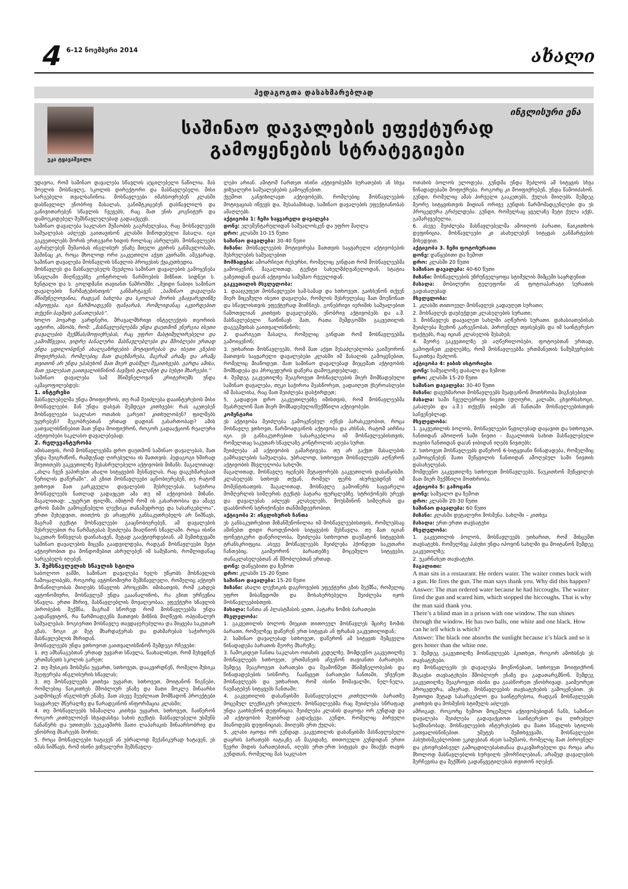4 6-12 ნოემბერი 2014 ახალი
პედაგოგთა დასახმარებლად
ეკა ტყავაშვილი
ინგლისური ენა
საშინაო დავალების ეფექტურად
გამოყენების სტრატეგიები
უდავოა, რომ საშინაო დავალება სწავლის აუცილებელი ნაწილია. მას მოელის მოსწავლე, სკოლის დირექტორი და მასწავლებელი. მისი სარგებელი თვალსაჩინოა. მოსწავლეები იმახსოვრებენ კლასში დასწავლილ ენობრივ მასალას, განიმტკიცებენ დასწავლილს და განივითარებენ სწავლის ჩვევებს, რაც მათ ენის კოგნიტურ და დამოუკიდებელ შემსწავლელებად გადააქცევს.
საშინაო დავალება საკლასო მუშაობის გაგრძელებაა, რაც მოსწავლეებს საშუალებას აძლევს გაითავისონ კლასში მიწოდებული მასალა. იგი გაკვეთილებს შორის ერთგვარი ხიდის როლსაც ასრულებს. მოსწავლეები აგრძელებენ მუშაობას ინგლისურ ენაზე მთელი კვირის განმავლობაში, მაშინაც კი, როცა მხოლოდ ორი გაკვეთილი აქვთ კვირაში. ამგვარად, საშინაო დავალება მოსწავლის სწავლის პროცესის ქვაკუთხედია.
მოსწავლეს და მასწავლებელს შეუძლია საშინაო დავალების გამოყენება სწავლაში მიღწევებზე კონტროლის წარმოების მიზნით. სიდნეი ს. ზენტალი და ს. გოლდმანი თავიანთ ნაშრომში: „შვიდი ნაბიჯი საშინაო დავალების წარმატებისთვის“ განმარტავენ: „საშინაო დავალება მნიშვნელოვანია, რადგან სახლსა და სკოლას შორის გზაჯვარედინზე იმყოფება. იგი წარმოადგენს ფანჯარას, რომლიდანაც აკვირდებით თქვენი ბავშვის განათლებას“.
ხოლო ჰოვარდ გარდნერი, მრავალმხრივი ინტელექტის თეორიის ავტორი, ამბობს, რომ: „მასწავლებლებმა უნდა დაუთმონ ენერგია ისეთი დავალების შექმნას/მოფიქრებას, რაც უფრო მასტიმულირებელი და გამომწვევია, ვიდრე ბანალური. მასწავლებლები და მშობლები ერთად უნდა ცდილობდნენ ახალგაზრდების მოტივირებას და ისეთი გზების მოფიქრებას, რომლებიც მათ დაეხმარება, მაგრამ არამც და არამც თვითონ არ უნდა უპასუხონ მათ მიერ დასმულ შეკითხვებს. გარდა ამისა, მათ ევალებათ გაითვალისწინონ ბავშვის ტალანტი და სუსტი მხარეები.“
საშინაო დავალება სამ მნიშვნელოვან კრიტერიუმს უნდა აკმაყოფილებდეს:
1. ინტერესი
მასწავლებელმა უნდა მოიფიქროს, თუ რამ შეიძლება დააინტერესოს მისი მოსწავლეები. მან უნდა დასვას შემდეგი კითხვები: რას აკეთებენ მოსწავლეები საკლასო ოთახის გარეთ? კითხულობენ? ფილმებს უყურებენ? მეგობრებთან ერთად დადიან გასართობად? ამის გათვალისწინებით მათ უნდა მოიფიქრონ, როგორ გადააქციონ რეალური აქტივობები საკლასო დავალებებად.
2. რელევანტურობა
იმისათვის, რომ მოსწავლეებმა დრო დაუთმონ საშინაო დავალებას, მათ უნდა შეიგრძნონ, რამდენად ღირებულია ის მათთვის. პედაგოგი ხშირად მიუთითებს გაკვეთილზე შესასრულებელი აქტივობის მიზანს. მაგალითად: „ახლა ჩვენ ვაპირებთ ახალი სიტყვების შესწავლას, რაც დაგეხმარებათ წერილის დაწერაში“. ამ გზით მოსწავლეები აცნობიერებენ, თუ რატომ ვთხოვთ მათ გარკვეული დავალების შესრულებას. საჭიროა მოსწავლეებს ნათლად გადავცეთ ამა თუ იმ აქტივობის მიზანი. მაგალითად: „უყურეთ ფილმს, იმიტომ რომ ის გასართობია და ამავე დროს მასში გამოყენებული ლექსიკა თანამედროვე და სასარგებლოა“. ერთი შეხედვით, თითქოს ეს არაფერს განსაკუთრებულს არ ნიშნავს, მაგრამ ტექსტი მოსწავლეები გააცნობიერებენ, ამ დავალების შესრულებით რა წარმატებას შეიძლება მიაღწიონ სწავლაში. როცა ისინი საკუთარ წინსვლას დაინახავენ, მეტად გააქტიურდებიან. ამ შემთხვევაში საშინაო დავალების მიცემა გაადვილდება, რადგან მოსწავლეები მეტი აქტიურობით და მონდომებით ასრულებენ იმ სამუშაოს, რომლიდანაც სარგებელს იღებენ.
3. შემსწავლელის სწავლის სტილი
საბოლოო ჯამში, საშინაო დავალება ხელს უწყობს მოსწავლის ჩამოყალიბებს, როგორც ავტონომიური შემსწავლელი, რომელიც აქტიურ მონაწილეობას მიიღებს სწავლის პროცესში. იმისათვის, რომ გახდეს ავტონომიური, მოსწავლემ უნდა გააანალიზოს, რა გზით ურჩევნია სწავლა. ერთი მხრივ, მასწავლებლის მოვალეობაა, ეფექტური სწავლის პირობების შექმნა, მაგრამ სწორედ რომ მოსწავლეებმა უნდა გადაწყვიტონ, რა წარმოადგენს მათთვის მიზნის მიღწევის ოპტიმალურ საშუალებას. ზოგიერთი მოსწავლე თავდაჯერებულია და მიყვება საკუთარ გზას, ზოგი კი მეტ მხარდაჭერას და დახმარებას საჭიროებს მასწავლებლის მხრიდან.
მოსწავლეებს უნდა ვთხოვოთ გაითვალისწინონ შემდეგი რჩევები:
1. თუ ამხანაგებთან ერთად უყვართ სწავლა, წაახალისეთ, რომ შეხვდნენ ერთმანეთს სკოლის გარეთ;
2. თუ მუსიკის მოსმენა უყვართ, სთხოვეთ, დააკვირდნენ, რომელი მუსიკა შეეფერება ინგლისურის სწავლას;
3. თუ მოსწავლეებს კითხვა უყვართ, სთხოვეთ, მოიტანონ წიგნები, რომლებიც წაიკითხეს მშობლიურ ენაზე და მათი მოკლე შინაარსი გადმოსცენ ინგლისურ ენაზე. მათ ასევე შეუძლიათ მომზადონ პროექტები საყვარელ მწერალზე და წარადგინონ ინფორმაცია კლასში;
4. თუ მოსწავლეებს ხმამაღლა კითხვა უყვართ, სთხოვეთ, ჩაიწერონ როგორ კითხულობენ სხვადასხვა სახის ტექსტს. მასწავლებელი უსმენს ჩანაწერს და უთითებს უკუკავშირს მათი ლაპარაკის შინაარსობრივ და ენობრივ მხარეებს შორის;
5. როცა მოსწავლეები ხატავენ ან უბრალოდ მექანიკურად ხატავენ, ეს იმას ნიშნავს, რომ ისინი ვიზუალური შემსწავლე-
ლები არიან. ამიტომ ჩართეთ ისინი აქტივობებში სურათების ან სხვა ვიზუალური საშუალებების გამოყენებით.
ქვემოთ განვიხილავთ აქტივობებს, რომლებიც მოსწავლეების მოტივაციას იწვევს და, შესაბამისად, საშინაო დავალების ეფექტიანობას ამაღლებს.
აქტივობა 1: ჩემი საყვარელი დავალება
დონე: ელემენტარულიდან საშუალოსკენ და უფრო მაღლა
დრო: კლასში 10-15 წუთი
საშინაო დავალება: 30-40 წუთი
მიზანი: მოსწავლეების მოტივირება მათთვის საყვარელი აქტივობების შესრულების საშუალებით
მომზადება: ამოარჩიეთ რესურსი, რომელიც გინდათ რომ მოსწავლეებმა გამოიყენონ, მაგალითად, ტექსტი სახელმძღვანელოდან, სტატია გაზეთიდან და/ან აქტივობა სამუშაო რვეულიდან.
გაკვეთილის მსვლელობა:
1. დააჯგუფეთ მოსწავლეები სამ-სამად და სთხოვეთ, გაიხსენონ თქვენ მიერ მიცემული ისეთი დავალება, რომლის შესრულებაც მათ მოეწონათ და სწავლისთვის ეფექტურად მიიჩნიეს. გონებრივი იერიშის საშუალებით ჩამოთვლიან კითხვის დავალებებს, ენობრივ აქტივობებს და ა.შ. მასწავლებელი ჩაიწინავს მათ, რათა შემდგომში გაკვეთილის დაგეგმვისას გაითვალისწინოს;
2. დაარიგეთ მასალა, რომელიც გინდათ რომ მოსწავლეებმა გამოიყენონ;
3. უთხარით მოსწავლეებს, რომ მათ აქვთ შესაძლებლობა გაიმეორონ მათთვის საყვარელი დავალებები კლასში იმ მასალის გამოყენებით, რომელიც მიაწოდეთ. მათ საშინაო დავალებად მიეცემათ აქტივობის მომზადება და პროცედურის დაწერა დამოუკიდებლად;
4. შემდეგ გაკვეთილზე შეაგროვეთ მოსწავლეების მიერ მომზადებული საშინაო დავალება, თუკი საჭიროა შეასწორეთ, გადაიღეთ ქსეროასლები იმ მასალისა, რაც მათ შეიძლება დასჭირდეთ;
5. გადადეთ დრო გაკვეთილებზე იმისთვის, რომ მოსწავლეებმა შეასრულონ მათ მიერ მომზადებული/შექმნილი აქტივობები.
კომენტარი
ეს აქტივობა შეიძლება გამოყენებულ იქნეს პარასკევობით, როცა მოსწავლე ვთხოვთ, წარმოადგინოს აქტივობა და ახსნას, რატომ აირჩია იგი. ეს განსაკუთრებით სასარგებლოა იმ მოსწავლეებისთვის, რომელთაც საკუთარ სწავლაზე კონტროლის აღება სურთ.
შეიძლება ამ აქტივობის გამარტივება. თუ არ გაქვთ მასალების გამრავლების საშუალება, უბრალოდ, სთხოვეთ მოსწავლეებს აღწერონ აქტივობის მსვლელობა სახლში.
მაგალითად, მოსწავლე იყენებს მეტაფორებს გაკვეთილის დასაწყისში. კლასელებს სთხოვს თქვან, რომელ ფერს ისურვებდნენ იმ მომენტისათვის. მაგალითად, მოსწავლე გამოიწერს საყვარელი მომღერლის სიმღერის ტექსტს პატარა ფურცლებზე. სტრიქონებს ურევს და დავალებას აძლევს კლასელებს, მოუსმინონ სიმღერას და დაასწორონ სტრიქონები თანმიმდევრობით.
აქტივობა 2: ინგლისურის ჩანთა
ეს განსაკუთრებით მიზანშეწონილია იმ მოსწავლეებისთვის, რომლებსაც აშინებთ დიდი რაოდენობის სიტყვების შესწავლა. თუ მათ იციან ფონეტიკური დაწერილობა, შეიძლება სთხოვოთ დაუმატონ სიტყვების ტრანსკრიფცია. ასევე მოსწავლეებს შეიძლება ჰქონდეთ საკუთარი ჩანთებიც. გაიმეორონ ბარათებზე მოცემული სიტყვები, თანაკლასელებთან ან მშობლებთან ერთად.
დონე: დაწყებითი და ზემოთ
დრო: კლასში 15-20 წუთი
საშინაო დავალება: 15-20 წუთი
მიზანი: ახალი ლექსიკის დაგროვების ეფექტური გზის შექმნა, რომელიც უფრო მისაწვდომი და მოსახერხებელი შეიძლება იყოს მოსწავლეებისთვის.
მასალა: ჩანთა ან პლასტმასის ყუთი, პატარა ზომის ბარათები
მსვლელობა:
1. გაკვეთილის ბოლოს მიეცით თითოეულ მოსწავლეს მცირე ზომის ბარათი, რომელზეც დაწერენ ერთ სიტყვას ან ფრაზას გაკვეთილიდან;
2. საშინაო დავალებად სთხოვეთ, დაწერონ ამ სიტყვის შემცველი წინადადება ბარათის მეორე მხარეზე;
3. ჩამოკიდეთ ჩანთა საკლასო ოთახის კედელზე. მომდევნო გაკვეთილზე მოსწავლეებს სთხოვეთ, ერთმანეთს აჩვენონ თავიანთი ბარათები. შემდეგ შეაგროვეთ ბარათები და შეამოწმეთ მნიშვნელობების და წინადადებების სისწორე. ჩააწყვეთ ბარათები ჩანთაში, უჩვენეთ მოსწავლეებს და უთხარით, რომ ისინი მომავალში, ნელ-ნელა, ჩაუმატებენ სიტყვებს ჩანთაში;
4. გაკვეთილის დასაწყისში მასწავლებელი კითხულობს ბარათზე მოცემულ ლექსიკურ ერთეულს. მოსწავლეებმა რაც შეიძლება სწრაფად უნდა გაიხსენონ დეფინიცია. შეიძლება კლასის დაყოფა ორ გუნდად და ამ აქტივობის შეჯიბრად გადაქცევა. გუნდი, რომელიც პირველი მიაწოდებს დეფინიციას, მიიღებს ერთ ქულას;
5. კლასი იყოფა ორ გუნდად. გაკვეთილის დასაწყისში მასწავლებელი დაყრის ბარათებს იატაკზე ან მაგიდაზე. თითოეული გუნდიდან ერთი წევრი მიდის ბარათებთან, იღებს ერთ-ერთ სიტყვას და მიაქვს თავის გუნდთან, რომელიც მას საკლასო
ოთახის ბოლოს ელოდება. გუნდმა უნდა შეძლოს ამ სიტყვის სხვა წინადადებაში მოფიქრება. როგორც კი მოიფიქრებენ, უნდა წამოიძახონ. გუნდი, რომელიც ამას პირველი გააკეთებს, ქულას მიიღებს. შემდეგ მეორე სიტყვისთვის მიდიან ორივე გუნდის წარმომადგენლები და ეს პროცედურა გრძელდება. გუნდი, რომელსაც ყველაზე მეტი ქულა აქვს, გამარჯვებულია.
6. ასევე შეიძლება მასწავლებელმა ამოიღოს ბარათი, წაიკითხოს დეფინიცია, მოსწავლეები კი ასახელებენ სიტყვას განმარტების მიხედვით.
აქტივობა 3. ჩემი ფოტოსურათი
დონე: დაწყებითი და ზემოთ
დრო: კლასში 20 წუთი
საშინაო დავალება: 40-60 წუთი
მიზანი: მოსწავლეების უზრუნველყოფა სტიმულის მიმცემი საყრდენით
მასალა: მობილური ტელეფონი ან ფოტოაპარატი სურათის გადასაღებად
მსვლელობა:
1. კლასში თითოეულ მოსწავლეს გადაუღეთ სურათი;
2. მოსწავლეს დაუბეჭდეთ კლასელების სურათი;
3. მოსწავლეს დაავალეთ სახლში აღწეროს სურათი. დახასიათებისას შეიძლება შეეხონ გარეგნობას, პიროვნულ თვისებებს და იმ საინტერესო ფაქტებს, რაც იციან კლასელის შესახებ;
4. მეორე გაკვეთილზე ეს აღწერილობები, ფოტოებთან ერთად, გამოფინეთ კედლებზე, რომ მოსწავლეებმა ერთმანეთის ნამუშევრების წაკითხვა შეძლონ.
აქტივობა 4: ჯიბის ისტორიები
დონე: საშუალოზე დაბალი და ზემოთ
დრო: კლასში 15-20 წუთი
საშინაო დავალება: 30-40 წუთი
მიზანი: დავეხმაროთ მოსწავლეებს შეადგინონ მოთხრობა მიგნებებით
მასალა: სამი ჩვეულებრივი ნივთი (დღიური, კალამი, ცხვირსახოცი, გასაღები და ა.შ.) თქვენს ჯიბეში ან ჩანთაში მოსწავლეებისთვის საჩვენებლად.
მსვლელობა:
1. გაკვეთილის ბოლოს, მოსწავლეები წყვილებად დაყავით და სთხოვეთ, ჩანთიდან ამოიღონ სამი ნივთი – მაგალითის სახით მასწავლებელი თავისი ჩანთიდან და/ან ჯიბიდან იღებს ნივთებს;
2. სთხოვეთ მოსწავლეებს დაწერონ 6-სიტყვიანი წინადადება, რომელშიც გამოიყენებენ მათი მეწყვილის ჩანთიდან ამოღებულ სამი ნივთის დასახელებას.
მომდევნო გაკვეთილზე სთხოვეთ მოსწავლეებს, წაუკითხონ მეწყვილეს მათ მიერ შექმნილი მოთხრობა.
აქტივობა 5: გამოცანა
დონე: საშუალო და ზემოთ
დრო: კლასში 20-30 წუთი
საშინაო დავალება: 60 წუთი
მიზანი: კლასში დეტალური მოსმენა. სახლში – კითხვა
მასალა: ერთ-ერთი თავსატეხი
მსვლელობა:
1. გაკვეთილის ბოლოს, მოსწავლეებს უთხარით, რომ მისცემთ თავსატეხს, რომელზეც პასუხი უნდა იპოვონ სახლში და მოიტანონ შემდეგ გაკვეთილზე;
2. უკარნახეთ თავსატეხი.
მაგალითი:
A man sits in a restaurant. He orders water. The waiter comes back with a gun. He fires the gun. The man says thank you. Why did this happen?
Answer: The man ordered water because he had hiccoughs. The waiter fired the gun and scared him, which stopped the hiccoughs. That is why the man said thank you.
There’s a blind man in a prison with one window. The sun shines through the window. He has two balls, one white and one black. How can he tell which is which?
Answer: The black one absorbs the sunlight because it’s black and so it gets hotter than the white one.
3. შემდეგ გაკვეთილზე მოსწავლეებს ჰკითხეთ, როგორ ამოხსნეს ეს თავსატეხები.
თუ მოსწავლეებს ეს დავალება მოეწონებათ, სთხოვეთ მოიფიქრონ მსგავსი თავსატეხები მშობლიურ ენაზე და გადათარგმნონ. შემდეგ გაკვეთილზე შეაგროვეთ ისინი და გაასწორეთ ენობრივად. გაიმეორეთ პროცედურა, ამჯერად, მოსწავლეების თავსატეხების გამოყენებით. ეს მეთოდი მეტად სასარგებლო და საინტერესოა, რადგან მოსწავლეებს კითხვის და მოსმენის სტიმულს აძლევს.
ამრიგად, როგორც ზემოთ მოცემული აქტივობებიდან ჩანს, საშინაო დავალება შეიძლება გადავაქციოთ საინტერესო და ღირებულ საქმიანობად, მოსწავლეების ინტერესების და მათი სწავლის სტილის გათვალისწინებით. უმეტეს შემთხვევაში, მოსწავლეები პასუხისმგებლობით ეკიდებიან ისეთ სამუშაოს, რომელიც მათ პიროვნულ და ცხოვრებისეულ გამოცდილებასთანაა დაკავშირებული და როცა არა მხოლოდ მასწავლებლის სურვილს ემორჩილებიან, არამედ დავალების შერჩევისა და შექმნის გადაწყვეტილებას თვითონ იღებენ.